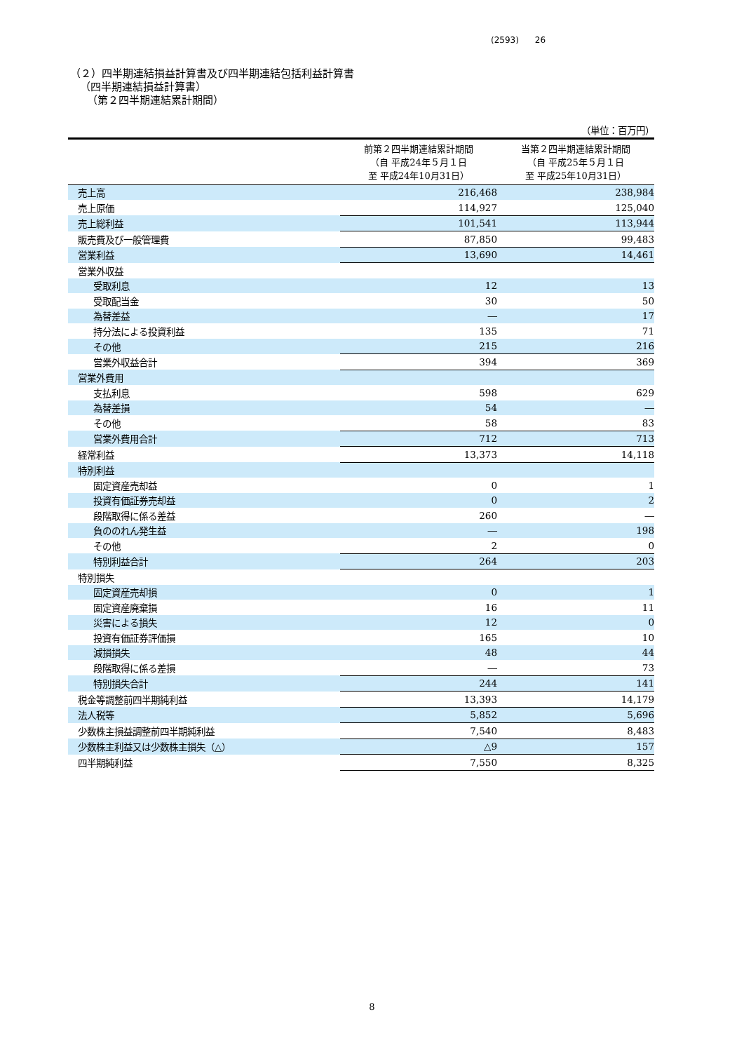(2593) 26
（２）四半期連結損益計算書及び四半期連結包括利益計算書
（四半期連結損益計算書）
（第２四半期連結累計期間）
| （単位：百万円） | | |
| | 前第２四半期連結累計期間 （自 平成24年５月１日 至 平成24年10月31日） | 当第２四半期連結累計期間 （自 平成25年５月１日 至 平成25年10月31日） |
| 売上高 | 216,468 | 238,984 |
| 売上原価 | 114,927 | 125,040 |
| 売上総利益 | 101,541 | 113,944 |
| 販売費及び一般管理費 | 87,850 | 99,483 |
| 営業利益 | 13,690 | 14,461 |
| 営業外収益 | | |
| 受取利息 | 12 | 13 |
| 受取配当金 | 30 | 50 |
| 為替差益 | ― | 17 |
| 持分法による投資利益 | 135 | 71 |
| その他 | 215 | 216 |
| 営業外収益合計 | 394 | 369 |
| 営業外費用 | | |
| 支払利息 | 598 | 629 |
| 為替差損 | 54 | ― |
| その他 | 58 | 83 |
| 営業外費用合計 | 712 | 713 |
| 経常利益 | 13,373 | 14,118 |
| 特別利益 | | |
| 固定資産売却益 | 0 | 1 |
| 投資有価証券売却益 | 0 | 2 |
| 段階取得に係る差益 | 260 | ― |
| 負ののれん発生益 | ― | 198 |
| その他 | 2 | 0 |
| 特別利益合計 | 264 | 203 |
| 特別損失 | | |
| 固定資産売却損 | 0 | 1 |
| 固定資産廃棄損 | 16 | 11 |
| 災害による損失 | 12 | 0 |
| 投資有価証券評価損 | 165 | 10 |
| 減損損失 | 48 | 44 |
| 段階取得に係る差損 | ― | 73 |
| 特別損失合計 | 244 | 141 |
| 税金等調整前四半期純利益 | 13,393 | 14,179 |
| 法人税等 | 5,852 | 5,696 |
| 少数株主損益調整前四半期純利益 | 7,540 | 8,483 |
| 少数株主利益又は少数株主損失（△） | △9 | 157 |
| 四半期純利益 | 7,550 | 8,325 |
8